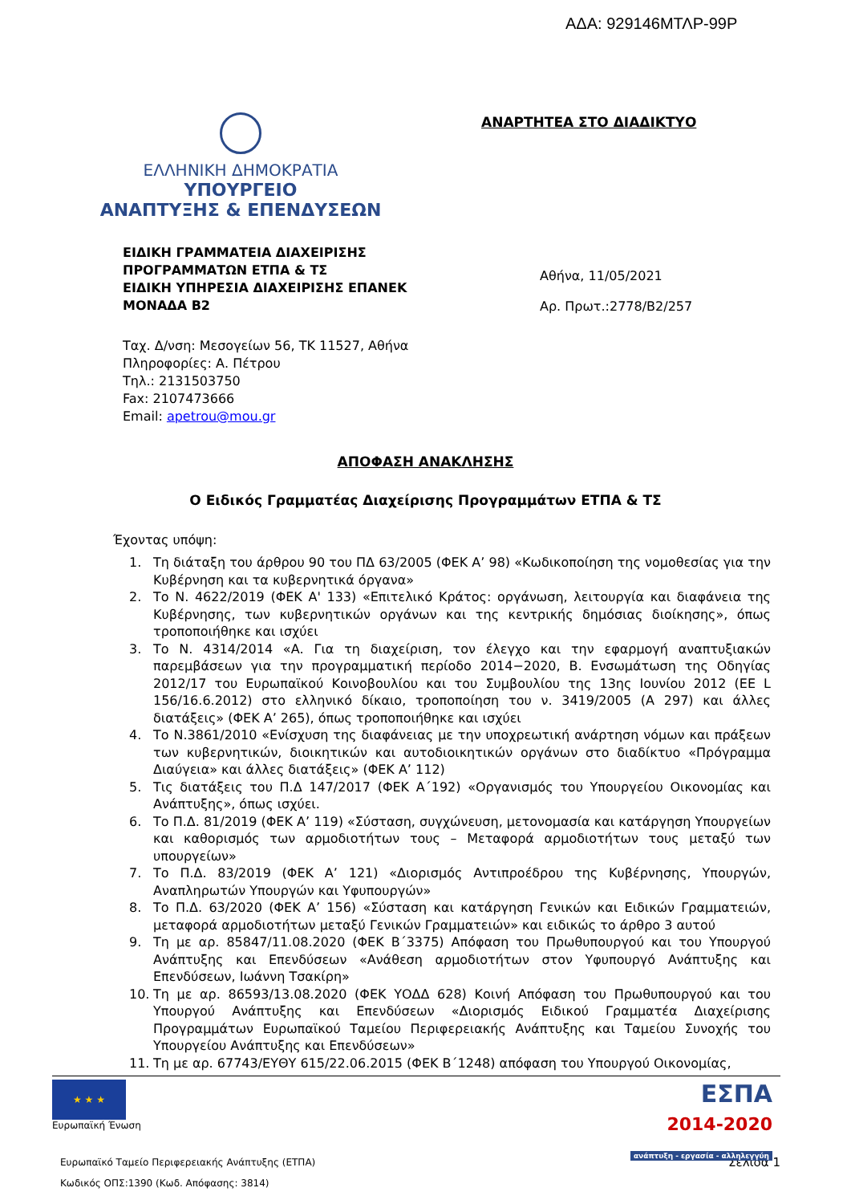ΑΔΑ: 929146ΜΤΛΡ-99Ρ
ΕΛΛΗΝΙΚΗ ΔΗΜΟΚΡΑΤΙΑ
ΥΠΟΥΡΓΕΙΟ
ΑΝΑΠΤΥΞΗΣ & ΕΠΕΝΔΥΣΕΩΝ
ΑΝΑΡΤΗΤΕΑ ΣΤΟ ΔΙΑΔΙΚΤΥΟ
ΕΙΔΙΚΗ ΓΡΑΜΜΑΤΕΙΑ ΔΙΑΧΕΙΡΙΣΗΣ
ΠΡΟΓΡΑΜΜΑΤΩΝ ΕΤΠΑ & ΤΣ
ΕΙΔΙΚΗ ΥΠΗΡΕΣΙΑ ΔΙΑΧΕΙΡΙΣΗΣ ΕΠΑΝΕΚ
ΜΟΝΑΔΑ Β2
Αθήνα, 11/05/2021
Αρ. Πρωτ.:2778/Β2/257
Ταχ. Δ/νση: Μεσογείων 56, ΤΚ 11527, Αθήνα
Πληροφορίες: Α. Πέτρου
Τηλ.: 2131503750
Fax: 2107473666
Email: apetrou@mou.gr
ΑΠΟΦΑΣΗ ΑΝΑΚΛΗΣΗΣ
Ο Ειδικός Γραμματέας Διαχείρισης Προγραμμάτων ΕΤΠΑ & ΤΣ
Έχοντας υπόψη:
1. Τη διάταξη του άρθρου 90 του ΠΔ 63/2005 (ΦΕΚ Α’ 98) «Κωδικοποίηση της νομοθεσίας για την Κυβέρνηση και τα κυβερνητικά όργανα»
2. Το Ν. 4622/2019 (ΦΕΚ Α' 133) «Επιτελικό Κράτος: οργάνωση, λειτουργία και διαφάνεια της Κυβέρνησης, των κυβερνητικών οργάνων και της κεντρικής δημόσιας διοίκησης», όπως τροποποιήθηκε και ισχύει
3. Το Ν. 4314/2014 «Α. Για τη διαχείριση, τον έλεγχο και την εφαρμογή αναπτυξιακών παρεμβάσεων για την προγραμματική περίοδο 2014−2020, Β. Ενσωμάτωση της Οδηγίας 2012/17 του Ευρωπαϊκού Κοινοβουλίου και του Συμβουλίου της 13ης Ιουνίου 2012 (ΕΕ L 156/16.6.2012) στο ελληνικό δίκαιο, τροποποίηση του ν. 3419/2005 (Α 297) και άλλες διατάξεις» (ΦΕΚ Α’ 265), όπως τροποποιήθηκε και ισχύει
4. Το Ν.3861/2010 «Ενίσχυση της διαφάνειας με την υποχρεωτική ανάρτηση νόμων και πράξεων των κυβερνητικών, διοικητικών και αυτοδιοικητικών οργάνων στο διαδίκτυο «Πρόγραμμα Διαύγεια» και άλλες διατάξεις» (ΦΕΚ Α’ 112)
5. Τις διατάξεις του Π.Δ 147/2017 (ΦΕΚ Α΄192) «Οργανισμός του Υπουργείου Οικονομίας και Ανάπτυξης», όπως ισχύει.
6. Το Π.Δ. 81/2019 (ΦΕΚ Α’ 119) «Σύσταση, συγχώνευση, μετονομασία και κατάργηση Υπουργείων και καθορισμός των αρμοδιοτήτων τους – Μεταφορά αρμοδιοτήτων τους μεταξύ των υπουργείων»
7. Το Π.Δ. 83/2019 (ΦΕΚ Α’ 121) «Διορισμός Αντιπροέδρου της Κυβέρνησης, Υπουργών, Αναπληρωτών Υπουργών και Υφυπουργών»
8. Το Π.Δ. 63/2020 (ΦΕΚ Α’ 156) «Σύσταση και κατάργηση Γενικών και Ειδικών Γραμματειών, μεταφορά αρμοδιοτήτων μεταξύ Γενικών Γραμματειών» και ειδικώς το άρθρο 3 αυτού
9. Τη με αρ. 85847/11.08.2020 (ΦΕΚ Β΄3375) Απόφαση του Πρωθυπουργού και του Υπουργού Ανάπτυξης και Επενδύσεων «Ανάθεση αρμοδιοτήτων στον Υφυπουργό Ανάπτυξης και Επενδύσεων, Ιωάννη Τσακίρη»
10. Τη με αρ. 86593/13.08.2020 (ΦΕΚ ΥΟΔΔ 628) Κοινή Απόφαση του Πρωθυπουργού και του Υπουργού Ανάπτυξης και Επενδύσεων «Διορισμός Ειδικού Γραμματέα Διαχείρισης Προγραμμάτων Ευρωπαϊκού Ταμείου Περιφερειακής Ανάπτυξης και Ταμείου Συνοχής του Υπουργείου Ανάπτυξης και Επενδύσεων»
11. Τη με αρ. 67743/ΕΥΘΥ 615/22.06.2015 (ΦΕΚ Β΄1248) απόφαση του Υπουργού Οικονομίας,
★ ★ ★
Ευρωπαϊκή Ένωση
ΕΣΠΑ
2014-2020
ανάπτυξη - εργασία - αλληλεγγύη
Ευρωπαϊκό Ταμείο Περιφερειακής Ανάπτυξης (ΕΤΠΑ) Σελίδα 1
Κωδικός ΟΠΣ:1390 (Κωδ. Απόφασης: 3814)